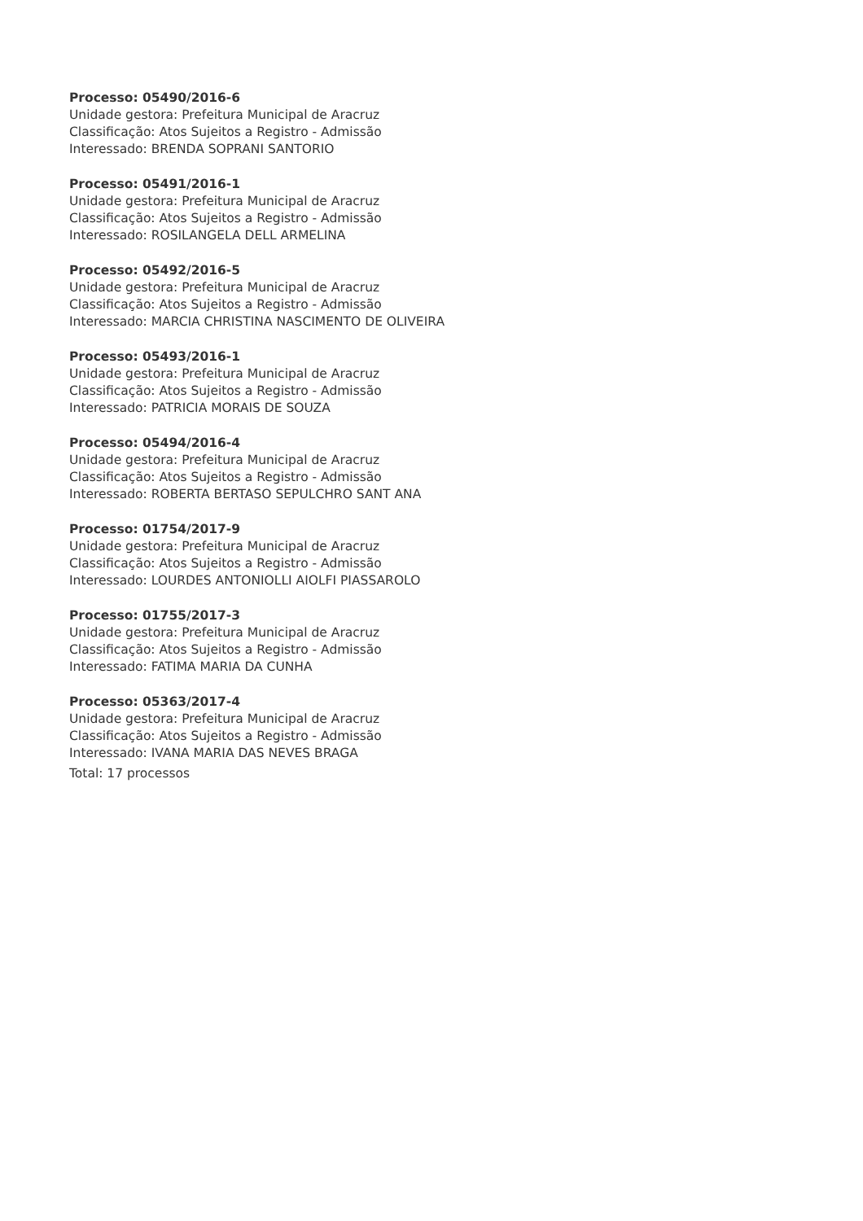Processo: 05490/2016-6
Unidade gestora: Prefeitura Municipal de Aracruz
Classificação: Atos Sujeitos a Registro - Admissão
Interessado: BRENDA SOPRANI SANTORIO
Processo: 05491/2016-1
Unidade gestora: Prefeitura Municipal de Aracruz
Classificação: Atos Sujeitos a Registro - Admissão
Interessado: ROSILANGELA DELL ARMELINA
Processo: 05492/2016-5
Unidade gestora: Prefeitura Municipal de Aracruz
Classificação: Atos Sujeitos a Registro - Admissão
Interessado: MARCIA CHRISTINA NASCIMENTO DE OLIVEIRA
Processo: 05493/2016-1
Unidade gestora: Prefeitura Municipal de Aracruz
Classificação: Atos Sujeitos a Registro - Admissão
Interessado: PATRICIA MORAIS DE SOUZA
Processo: 05494/2016-4
Unidade gestora: Prefeitura Municipal de Aracruz
Classificação: Atos Sujeitos a Registro - Admissão
Interessado: ROBERTA BERTASO SEPULCHRO SANT ANA
Processo: 01754/2017-9
Unidade gestora: Prefeitura Municipal de Aracruz
Classificação: Atos Sujeitos a Registro - Admissão
Interessado: LOURDES ANTONIOLLI AIOLFI PIASSAROLO
Processo: 01755/2017-3
Unidade gestora: Prefeitura Municipal de Aracruz
Classificação: Atos Sujeitos a Registro - Admissão
Interessado: FATIMA MARIA DA CUNHA
Processo: 05363/2017-4
Unidade gestora: Prefeitura Municipal de Aracruz
Classificação: Atos Sujeitos a Registro - Admissão
Interessado: IVANA MARIA DAS NEVES BRAGA
Total: 17 processos